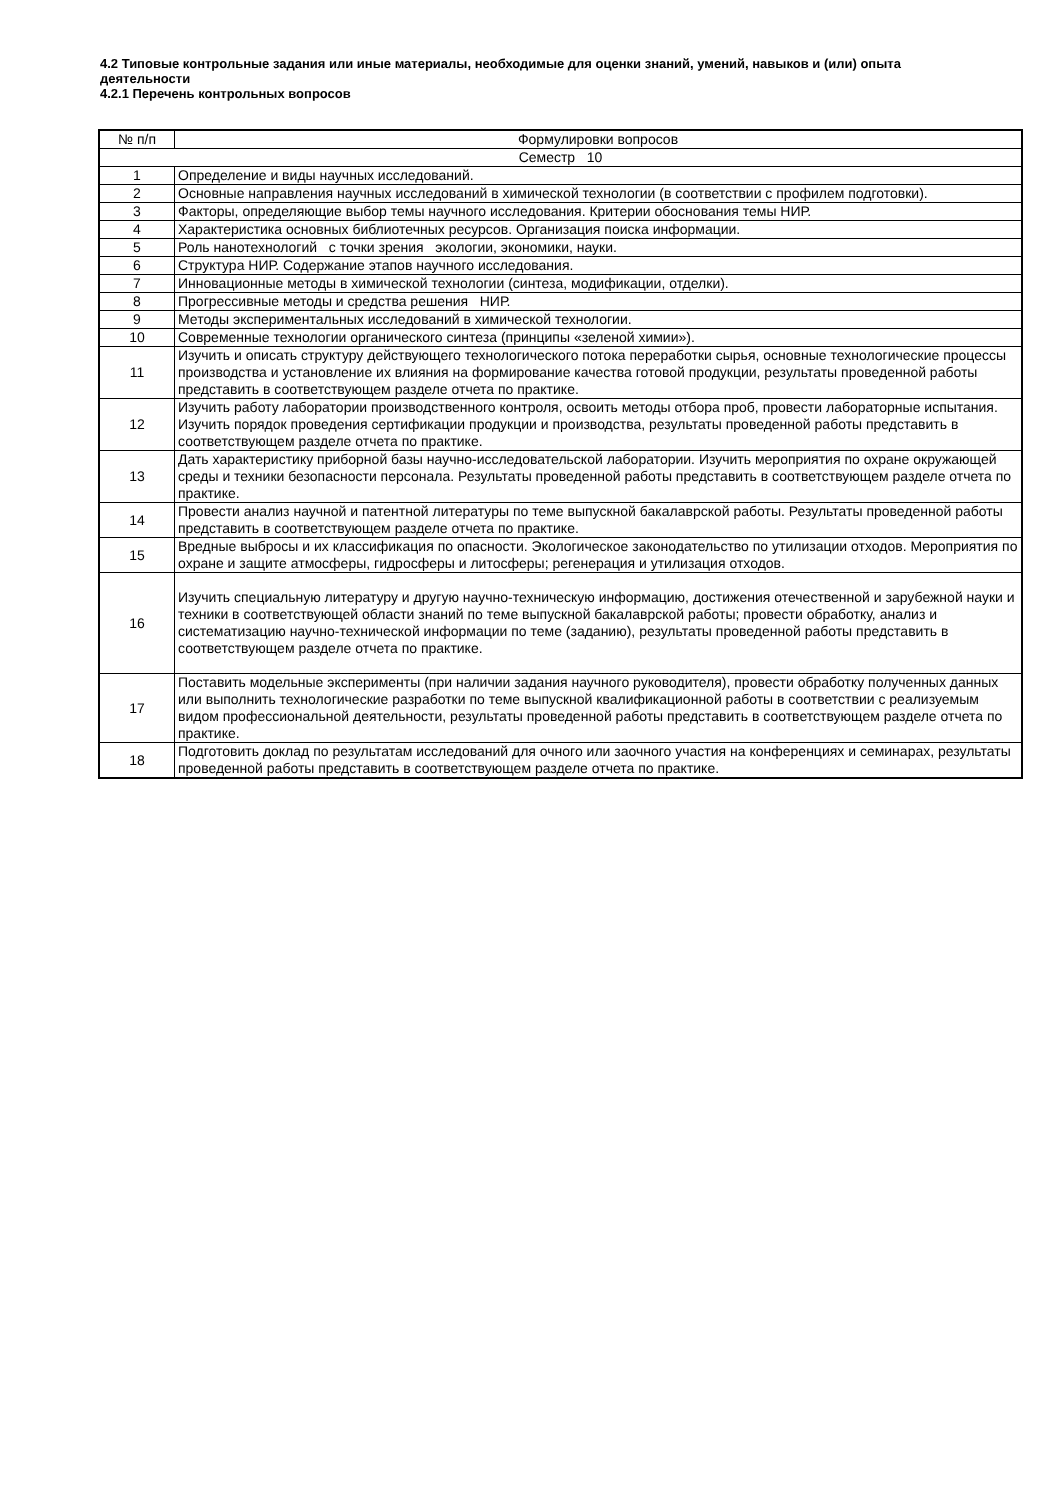4.2 Типовые контрольные задания или иные материалы, необходимые для оценки знаний, умений, навыков и (или) опыта деятельности
4.2.1 Перечень контрольных вопросов
| № п/п | Формулировки вопросов |
| --- | --- |
| Семестр 10 | |
| 1 | Определение и виды научных исследований. |
| 2 | Основные направления научных исследований в химической технологии (в соответствии с профилем подготовки). |
| 3 | Факторы, определяющие выбор темы научного исследования. Критерии обоснования темы НИР. |
| 4 | Характеристика основных библиотечных ресурсов. Организация поиска информации. |
| 5 | Роль нанотехнологий с точки зрения экологии, экономики, науки. |
| 6 | Структура НИР. Содержание этапов научного исследования. |
| 7 | Инновационные методы в химической технологии (синтеза, модификации, отделки). |
| 8 | Прогрессивные методы и средства решения НИР. |
| 9 | Методы экспериментальных исследований в химической технологии. |
| 10 | Современные технологии органического синтеза (принципы «зеленой химии»). |
| 11 | Изучить и описать структуру действующего технологического потока переработки сырья, основные технологические процессы производства и установление их влияния на формирование качества готовой продукции, результаты проведенной работы представить в соответствующем разделе отчета по практике. |
| 12 | Изучить работу лаборатории производственного контроля, освоить методы отбора проб, провести лабораторные испытания. Изучить порядок проведения сертификации продукции и производства, результаты проведенной работы представить в соответствующем разделе отчета по практике. |
| 13 | Дать характеристику приборной базы научно-исследовательской лаборатории. Изучить мероприятия по охране окружающей среды и техники безопасности персонала. Результаты проведенной работы представить в соответствующем разделе отчета по практике. |
| 14 | Провести анализ научной и патентной литературы по теме выпускной бакалаврской работы. Результаты проведенной работы представить в соответствующем разделе отчета по практике. |
| 15 | Вредные выбросы и их классификация по опасности. Экологическое законодательство по утилизации отходов. Мероприятия по охране и защите атмосферы, гидросферы и литосферы; регенерация и утилизация отходов. |
| 16 | Изучить специальную литературу и другую научно-техническую информацию, достижения отечественной и зарубежной науки и техники в соответствующей области знаний по теме выпускной бакалаврской работы; провести обработку, анализ и систематизацию научно-технической информации по теме (заданию), результаты проведенной работы представить в соответствующем разделе отчета по практике. |
| 17 | Поставить модельные эксперименты (при наличии задания научного руководителя), провести обработку полученных данных или выполнить технологические разработки по теме выпускной квалификационной работы в соответствии с реализуемым видом профессиональной деятельности, результаты проведенной работы представить в соответствующем разделе отчета по практике. |
| 18 | Подготовить доклад по результатам исследований для очного или заочного участия на конференциях и семинарах, результаты проведенной работы представить в соответствующем разделе отчета по практике. |